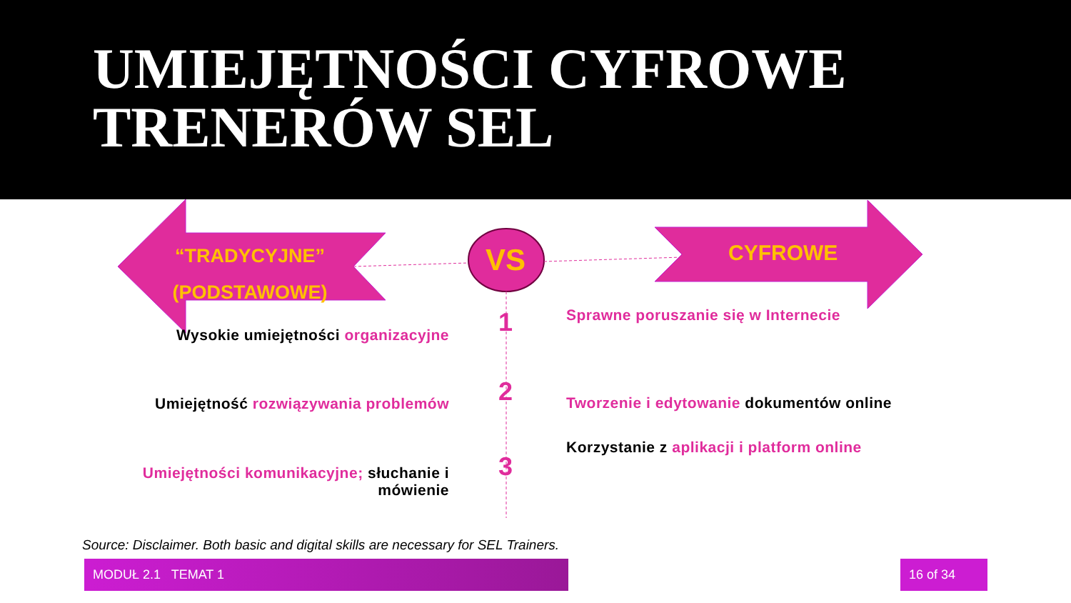UMIEJĘTNOŚCI CYFROWE
TRENERÓW SEL
“TRADYCYJNE”
(PODSTAWOWE)
VS CYFROWE
1
2
3
Wysokie umiejętności organizacyjne
Umiejętność rozwiązywania problemów
Umiejętności komunikacyjne; słuchanie i mówienie
Sprawne poruszanie się w Internecie
Tworzenie i edytowanie dokumentów online
Korzystanie z aplikacji i platform online
Source: Disclaimer. Both basic and digital skills are necessary for SEL Trainers.
MODUŁ 2.1 TEMAT 1 16 of 34